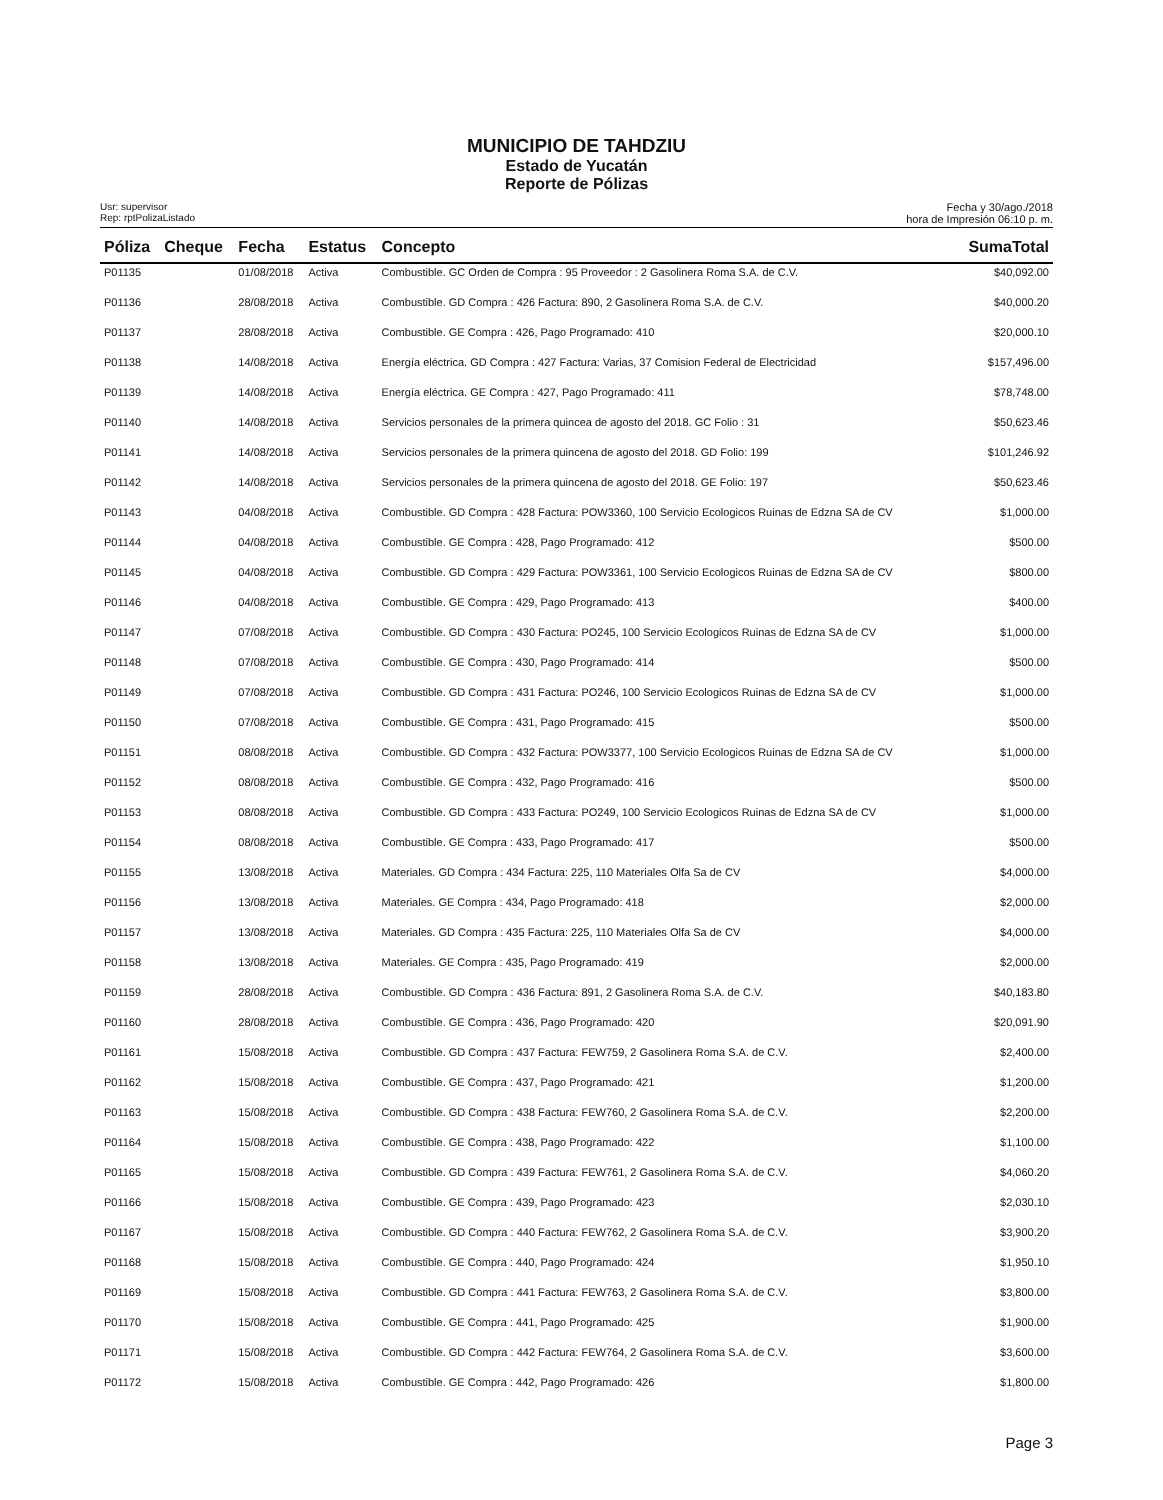MUNICIPIO DE TAHDZIU
Estado de Yucatán
Reporte de Pólizas
Usr: supervisor
Rep: rptPolizaListado
Fecha y 30/ago./2018
hora de Impresión 06:10 p. m.
| Póliza | Cheque | Fecha | Estatus | Concepto | SumaTotal |
| --- | --- | --- | --- | --- | --- |
| P01135 | | 01/08/2018 | Activa | Combustible. GC Orden de Compra : 95 Proveedor : 2 Gasolinera Roma S.A. de C.V. | $40,092.00 |
| P01136 | | 28/08/2018 | Activa | Combustible. GD Compra : 426 Factura: 890, 2 Gasolinera Roma S.A. de C.V. | $40,000.20 |
| P01137 | | 28/08/2018 | Activa | Combustible. GE Compra : 426, Pago Programado: 410 | $20,000.10 |
| P01138 | | 14/08/2018 | Activa | Energía eléctrica. GD Compra : 427 Factura: Varias, 37 Comision Federal de Electricidad | $157,496.00 |
| P01139 | | 14/08/2018 | Activa | Energía eléctrica. GE Compra : 427, Pago Programado: 411 | $78,748.00 |
| P01140 | | 14/08/2018 | Activa | Servicios personales de la primera quincea de agosto del 2018. GC Folio : 31 | $50,623.46 |
| P01141 | | 14/08/2018 | Activa | Servicios personales de la primera quincena de agosto del 2018. GD Folio: 199 | $101,246.92 |
| P01142 | | 14/08/2018 | Activa | Servicios personales de la primera quincena de agosto del 2018. GE Folio: 197 | $50,623.46 |
| P01143 | | 04/08/2018 | Activa | Combustible. GD Compra : 428 Factura: POW3360, 100 Servicio Ecologicos Ruinas de Edzna SA de CV | $1,000.00 |
| P01144 | | 04/08/2018 | Activa | Combustible. GE Compra : 428, Pago Programado: 412 | $500.00 |
| P01145 | | 04/08/2018 | Activa | Combustible. GD Compra : 429 Factura: POW3361, 100 Servicio Ecologicos Ruinas de Edzna SA de CV | $800.00 |
| P01146 | | 04/08/2018 | Activa | Combustible. GE Compra : 429, Pago Programado: 413 | $400.00 |
| P01147 | | 07/08/2018 | Activa | Combustible. GD Compra : 430 Factura: PO245, 100 Servicio Ecologicos Ruinas de Edzna SA de CV | $1,000.00 |
| P01148 | | 07/08/2018 | Activa | Combustible. GE Compra : 430, Pago Programado: 414 | $500.00 |
| P01149 | | 07/08/2018 | Activa | Combustible. GD Compra : 431 Factura: PO246, 100 Servicio Ecologicos Ruinas de Edzna SA de CV | $1,000.00 |
| P01150 | | 07/08/2018 | Activa | Combustible. GE Compra : 431, Pago Programado: 415 | $500.00 |
| P01151 | | 08/08/2018 | Activa | Combustible. GD Compra : 432 Factura: POW3377, 100 Servicio Ecologicos Ruinas de Edzna SA de CV | $1,000.00 |
| P01152 | | 08/08/2018 | Activa | Combustible. GE Compra : 432, Pago Programado: 416 | $500.00 |
| P01153 | | 08/08/2018 | Activa | Combustible. GD Compra : 433 Factura: PO249, 100 Servicio Ecologicos Ruinas de Edzna SA de CV | $1,000.00 |
| P01154 | | 08/08/2018 | Activa | Combustible. GE Compra : 433, Pago Programado: 417 | $500.00 |
| P01155 | | 13/08/2018 | Activa | Materiales. GD Compra : 434 Factura: 225, 110 Materiales Olfa Sa de CV | $4,000.00 |
| P01156 | | 13/08/2018 | Activa | Materiales. GE Compra : 434, Pago Programado: 418 | $2,000.00 |
| P01157 | | 13/08/2018 | Activa | Materiales. GD Compra : 435 Factura: 225, 110 Materiales Olfa Sa de CV | $4,000.00 |
| P01158 | | 13/08/2018 | Activa | Materiales. GE Compra : 435, Pago Programado: 419 | $2,000.00 |
| P01159 | | 28/08/2018 | Activa | Combustible. GD Compra : 436 Factura: 891, 2 Gasolinera Roma S.A. de C.V. | $40,183.80 |
| P01160 | | 28/08/2018 | Activa | Combustible. GE Compra : 436, Pago Programado: 420 | $20,091.90 |
| P01161 | | 15/08/2018 | Activa | Combustible. GD Compra : 437 Factura: FEW759, 2 Gasolinera Roma S.A. de C.V. | $2,400.00 |
| P01162 | | 15/08/2018 | Activa | Combustible. GE Compra : 437, Pago Programado: 421 | $1,200.00 |
| P01163 | | 15/08/2018 | Activa | Combustible. GD Compra : 438 Factura: FEW760, 2 Gasolinera Roma S.A. de C.V. | $2,200.00 |
| P01164 | | 15/08/2018 | Activa | Combustible. GE Compra : 438, Pago Programado: 422 | $1,100.00 |
| P01165 | | 15/08/2018 | Activa | Combustible. GD Compra : 439 Factura: FEW761, 2 Gasolinera Roma S.A. de C.V. | $4,060.20 |
| P01166 | | 15/08/2018 | Activa | Combustible. GE Compra : 439, Pago Programado: 423 | $2,030.10 |
| P01167 | | 15/08/2018 | Activa | Combustible. GD Compra : 440 Factura: FEW762, 2 Gasolinera Roma S.A. de C.V. | $3,900.20 |
| P01168 | | 15/08/2018 | Activa | Combustible. GE Compra : 440, Pago Programado: 424 | $1,950.10 |
| P01169 | | 15/08/2018 | Activa | Combustible. GD Compra : 441 Factura: FEW763, 2 Gasolinera Roma S.A. de C.V. | $3,800.00 |
| P01170 | | 15/08/2018 | Activa | Combustible. GE Compra : 441, Pago Programado: 425 | $1,900.00 |
| P01171 | | 15/08/2018 | Activa | Combustible. GD Compra : 442 Factura: FEW764, 2 Gasolinera Roma S.A. de C.V. | $3,600.00 |
| P01172 | | 15/08/2018 | Activa | Combustible. GE Compra : 442, Pago Programado: 426 | $1,800.00 |
Page 3